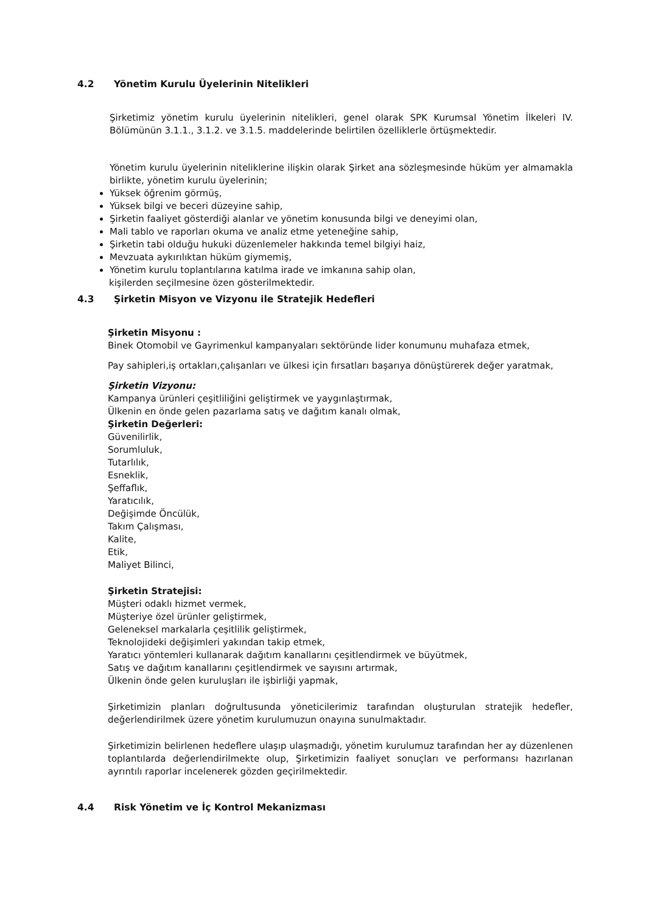4.2 Yönetim Kurulu Üyelerinin Nitelikleri
Şirketimiz yönetim kurulu üyelerinin nitelikleri, genel olarak SPK Kurumsal Yönetim İlkeleri IV. Bölümünün 3.1.1., 3.1.2. ve 3.1.5. maddelerinde belirtilen özelliklerle örtüşmektedir.
Yönetim kurulu üyelerinin niteliklerine ilişkin olarak Şirket ana sözleşmesinde hüküm yer almamakla birlikte, yönetim kurulu üyelerinin;
Yüksek öğrenim görmüş,
Yüksek bilgi ve beceri düzeyine sahip,
Şirketin faaliyet gösterdiği alanlar ve yönetim konusunda bilgi ve deneyimi olan,
Mali tablo ve raporları okuma ve analiz etme yeteneğine sahip,
Şirketin tabi olduğu hukuki düzenlemeler hakkında temel bilgiyi haiz,
Mevzuata aykırılıktan hüküm giymemiş,
Yönetim kurulu toplantılarına katılma irade ve imkanına sahip olan,
kişilerden seçilmesine özen gösterilmektedir.
4.3 Şirketin Misyon ve Vizyonu ile Stratejik Hedefleri
Şirketin Misyonu :
Binek Otomobil ve Gayrimenkul kampanyaları sektöründe lider konumunu muhafaza etmek,
Pay sahipleri,iş ortakları,çalışanları ve ülkesi için fırsatları başarıya dönüştürerek değer yaratmak,
Şirketin Vizyonu:
Kampanya ürünleri çeşitliliğini geliştirmek ve yaygınlaştırmak,
Ülkenin en önde gelen pazarlama satış ve dağıtım kanalı olmak,
Şirketin Değerleri:
Güvenilirlik,
Sorumluluk,
Tutarlılık,
Esneklik,
Şeffaflık,
Yaratıcılık,
Değişimde Öncülük,
Takım Çalışması,
Kalite,
Etik,
Maliyet Bilinci,
Şirketin Stratejisi:
Müşteri odaklı hizmet vermek,
Müşteriye özel ürünler geliştirmek,
Geleneksel markalarla çeşitlilik geliştirmek,
Teknolojideki değişimleri yakından takip etmek,
Yaratıcı yöntemleri kullanarak dağıtım kanallarını çeşitlendirmek ve büyütmek,
Satış ve dağıtım kanallarını çeşitlendirmek ve sayısını artırmak,
Ülkenin önde gelen kuruluşları ile işbirliği yapmak,
Şirketimizin planları doğrultusunda yöneticilerimiz tarafından oluşturulan stratejik hedefler, değerlendirilmek üzere yönetim kurulumuzun onayına sunulmaktadır.
Şirketimizin belirlenen hedeflere ulaşıp ulaşmadığı, yönetim kurulumuz tarafından her ay düzenlenen toplantılarda değerlendirilmekte olup, Şirketimizin faaliyet sonuçları ve performansı hazırlanan ayrıntılı raporlar incelenerek gözden geçirilmektedir.
4.4 Risk Yönetim ve İç Kontrol Mekanizması